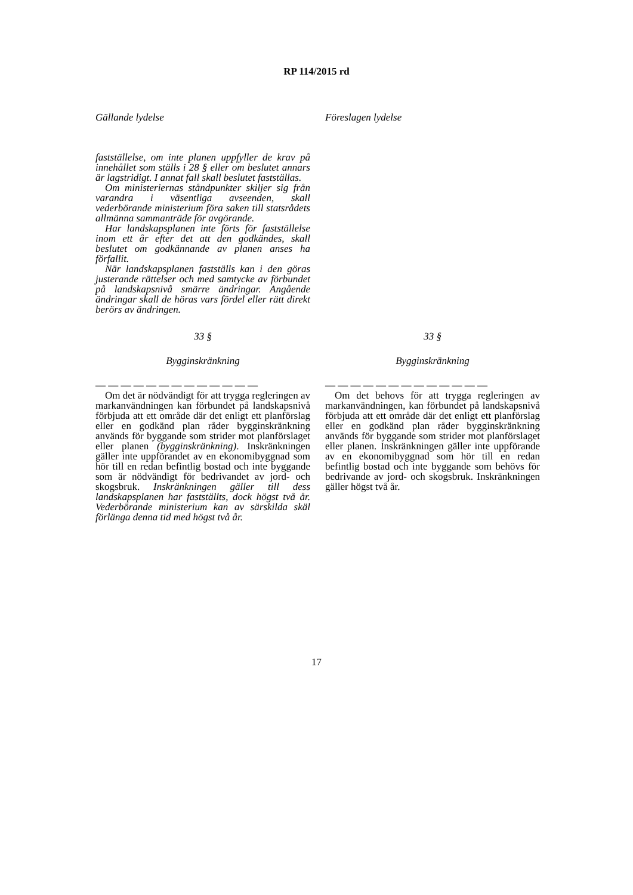RP 114/2015 rd
Gällande lydelse Föreslagen lydelse
fastställelse, om inte planen uppfyller de krav på innehållet som ställs i 28 § eller om beslutet annars är lagstridigt. I annat fall skall beslutet fastställas.
Om ministeriernas ståndpunkter skiljer sig från varandra i väsentliga avseenden, skall vederbörande ministerium föra saken till statsrådets allmänna sammanträde för avgörande.
Har landskapsplanen inte förts för fastställelse inom ett år efter det att den godkändes, skall beslutet om godkännande av planen anses ha förfallit.
När landskapsplanen fastställs kan i den göras justerande rättelser och med samtycke av förbundet på landskapsnivå smärre ändringar. Angående ändringar skall de höras vars fördel eller rätt direkt berörs av ändringen.
33 §
Bygginskränkning
— — — — — — — — — — — — —
Om det är nödvändigt för att trygga regleringen av markanvändningen kan förbundet på landskapsnivå förbjuda att ett område där det enligt ett planförslag eller en godkänd plan råder bygginskränkning används för byggande som strider mot planförslaget eller planen (bygginskränkning). Inskränkningen gäller inte uppförandet av en ekonomibyggnad som hör till en redan befintlig bostad och inte byggande som är nödvändigt för bedrivandet av jord- och skogsbruk. Inskränkningen gäller till dess landskapsplanen har fastställts, dock högst två år. Vederbörande ministerium kan av särskilda skäl förlänga denna tid med högst två år.
33 §
Bygginskränkning
— — — — — — — — — — — — —
Om det behovs för att trygga regleringen av markanvändningen, kan förbundet på landskapsnivå förbjuda att ett område där det enligt ett planförslag eller en godkänd plan råder bygginskränkning används för byggande som strider mot planförslaget eller planen. Inskränkningen gäller inte uppförande av en ekonomibyggnad som hör till en redan befintlig bostad och inte byggande som behövs för bedrivande av jord- och skogsbruk. Inskränkningen gäller högst två år.
17